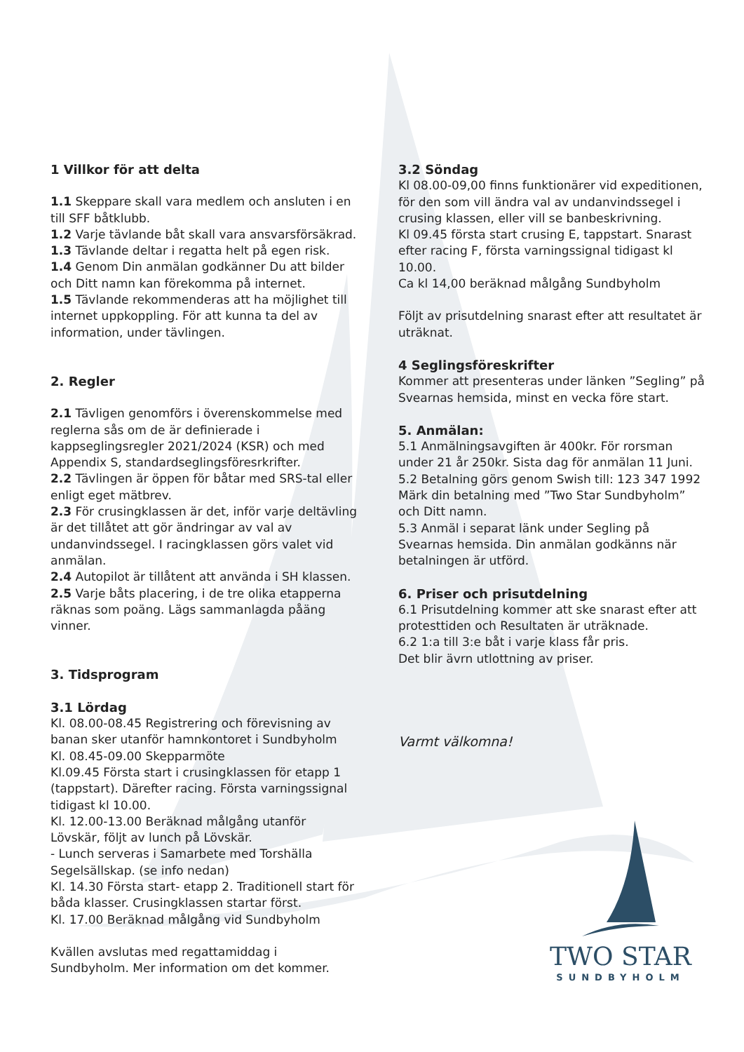1 Villkor för att delta
1.1 Skeppare skall vara medlem och ansluten i en till SFF båtklubb.
1.2 Varje tävlande båt skall vara ansvarsförsäkrad.
1.3 Tävlande deltar i regatta helt på egen risk.
1.4 Genom Din anmälan godkänner Du att bilder och Ditt namn kan förekomma på internet.
1.5 Tävlande rekommenderas att ha möjlighet till internet uppkoppling. För att kunna ta del av information, under tävlingen.
2. Regler
2.1 Tävligen genomförs i överenskommelse med reglerna sås om de är definierade i kappseglingsregler 2021/2024 (KSR) och med Appendix S, standardseglingsföresrkrifter.
2.2 Tävlingen är öppen för båtar med SRS-tal eller enligt eget mätbrev.
2.3 För crusingklassen är det, inför varje deltävling är det tillåtet att gör ändringar av val av undanvindssegel. I racingklassen görs valet vid anmälan.
2.4 Autopilot är tillåtent att använda i SH klassen.
2.5 Varje båts placering, i de tre olika etapperna räknas som poäng. Lägs sammanlagda påäng vinner.
3. Tidsprogram
3.1 Lördag
Kl. 08.00-08.45 Registrering och förevisning av banan sker utanför hamnkontoret i Sundbyholm
Kl. 08.45-09.00 Skepparmöte
Kl.09.45 Första start i crusingklassen för etapp 1 (tappstart). Därefter racing. Första varningssignal tidigast kl 10.00.
Kl. 12.00-13.00 Beräknad målgång utanför Lövskär, följt av lunch på Lövskär.
- Lunch serveras i Samarbete med Torshälla Segelsällskap. (se info nedan)
Kl. 14.30 Första start- etapp 2. Traditionell start för båda klasser. Crusingklassen startar först.
Kl. 17.00 Beräknad målgång vid Sundbyholm
Kvällen avslutas med regattamiddag i Sundbyholm. Mer information om det kommer.
3.2 Söndag
Kl 08.00-09,00 finns funktionärer vid expeditionen, för den som vill ändra val av undanvindssegel i crusing klassen, eller vill se banbeskrivning.
Kl 09.45 första start crusing E, tappstart. Snarast efter racing F, första varningssignal tidigast kl 10.00.
Ca kl 14,00 beräknad målgång Sundbyholm
Följt av prisutdelning snarast efter att resultatet är uträknat.
4 Seglingsföreskrifter
Kommer att presenteras under länken ”Segling” på Svearnas hemsida, minst en vecka före start.
5. Anmälan:
5.1 Anmälningsavgiften är 400kr. För rorsman under 21 år 250kr. Sista dag för anmälan 11 Juni.
5.2 Betalning görs genom Swish till: 123 347 1992 Märk din betalning med ”Two Star Sundbyholm” och Ditt namn.
5.3 Anmäl i separat länk under Segling på Svearnas hemsida. Din anmälan godkänns när betalningen är utförd.
6. Priser och prisutdelning
6.1 Prisutdelning kommer att ske snarast efter att protesttiden och Resultaten är uträknade.
6.2 1:a till 3:e båt i varje klass får pris.
Det blir ävrn utlottning av priser.
Varmt välkomna!
TWO STAR
SUNDBYHOLM